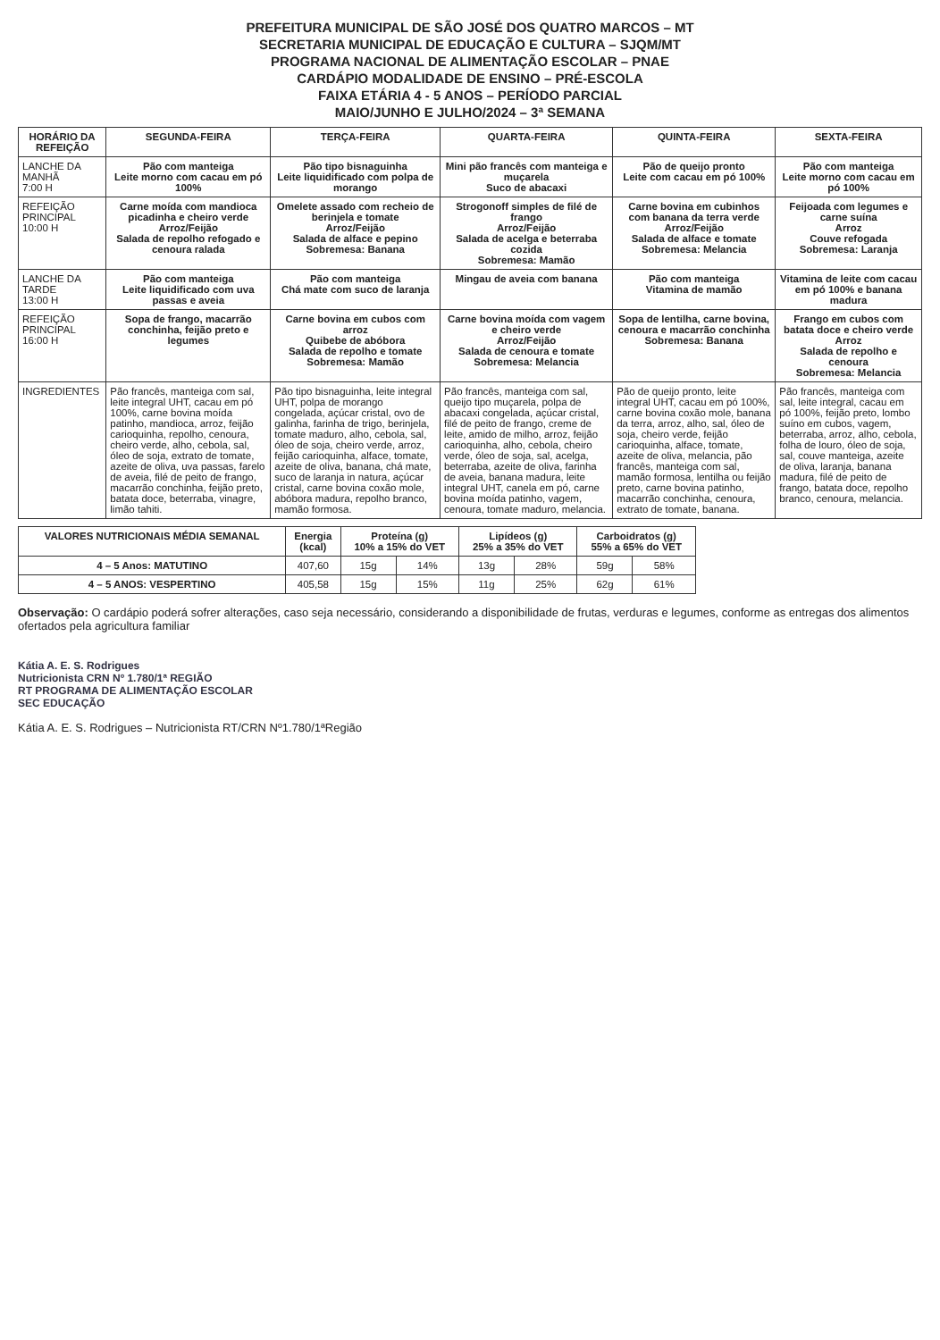PREFEITURA MUNICIPAL DE SÃO JOSÉ DOS QUATRO MARCOS – MT
SECRETARIA MUNICIPAL DE EDUCAÇÃO E CULTURA – SJQM/MT
PROGRAMA NACIONAL DE ALIMENTAÇÃO ESCOLAR – PNAE
CARDÁPIO MODALIDADE DE ENSINO – PRÉ-ESCOLA
FAIXA ETÁRIA 4 - 5 ANOS – PERÍODO PARCIAL
MAIO/JUNHO E JULHO/2024 – 3ª SEMANA
| HORÁRIO DA REFEIÇÃO | SEGUNDA-FEIRA | TERÇA-FEIRA | QUARTA-FEIRA | QUINTA-FEIRA | SEXTA-FEIRA |
| --- | --- | --- | --- | --- | --- |
| LANCHE DA MANHÃ 7:00 H | Pão com manteiga Leite morno com cacau em pó 100% | Pão tipo bisnaguinha Leite liquidificado com polpa de morango | Mini pão francês com manteiga e muçarela Suco de abacaxi | Pão de queijo pronto Leite com cacau em pó 100% | Pão com manteiga Leite morno com cacau em pó 100% |
| REFEIÇÃO PRINCIPAL 10:00 H | Carne moída com mandioca picadinha e cheiro verde Arroz/Feijão Salada de repolho refogado e cenoura ralada | Omelete assado com recheio de berinjela e tomate Arroz/Feijão Salada de alface e pepino Sobremesa: Banana | Strogonoff simples de filé de frango Arroz/Feijão Salada de acelga e beterraba cozida Sobremesa: Mamão | Carne bovina em cubinhos com banana da terra verde Arroz/Feijão Salada de alface e tomate Sobremesa: Melancia | Feijoada com legumes e carne suína Arroz Couve refogada Sobremesa: Laranja |
| LANCHE DA TARDE 13:00 H | Pão com manteiga Leite liquidificado com uva passas e aveia | Pão com manteiga Chá mate com suco de laranja | Mingau de aveia com banana | Pão com manteiga Vitamina de mamão | Vitamina de leite com cacau em pó 100% e banana madura |
| REFEIÇÃO PRINCIPAL 16:00 H | Sopa de frango, macarrão conchinha, feijão preto e legumes | Carne bovina em cubos com arroz Quibebe de abóbora Salada de repolho e tomate Sobremesa: Mamão | Carne bovina moída com vagem e cheiro verde Arroz/Feijão Salada de cenoura e tomate Sobremesa: Melancia | Sopa de lentilha, carne bovina, cenoura e macarrão conchinha Sobremesa: Banana | Frango em cubos com batata doce e cheiro verde Arroz Salada de repolho e cenoura Sobremesa: Melancia |
| INGREDIENTES | Pão francês, manteiga com sal, leite integral UHT, cacau em pó 100%, carne bovina moída patinho, mandioca, arroz, feijão carioquinha, repolho, cenoura, cheiro verde, alho, cebola, sal, óleo de soja, extrato de tomate, azeite de oliva, uva passas, farelo de aveia, filé de peito de frango, macarrão conchinha, feijão preto, batata doce, beterraba, vinagre, limão tahiti. | Pão tipo bisnaguinha, leite integral UHT, polpa de morango congelada, açúcar cristal, ovo de galinha, farinha de trigo, berinjela, tomate maduro, alho, cebola, sal, óleo de soja, cheiro verde, arroz, feijão carioquinha, alface, tomate, azeite de oliva, banana, chá mate, suco de laranja in natura, açúcar cristal, carne bovina coxão mole, abóbora madura, repolho branco, mamão formosa. | Pão francês, manteiga com sal, queijo tipo muçarela, polpa de abacaxi congelada, açúcar cristal, filé de peito de frango, creme de leite, amido de milho, arroz, feijão carioquinha, alho, cebola, cheiro verde, óleo de soja, sal, acelga, beterraba, azeite de oliva, farinha de aveia, banana madura, leite integral UHT, canela em pó, carne bovina moída patinho, vagem, cenoura, tomate maduro, melancia. | Pão de queijo pronto, leite integral UHT, cacau em pó 100%, carne bovina coxão mole, banana da terra, arroz, alho, sal, óleo de soja, cheiro verde, feijão carioquinha, alface, tomate, azeite de oliva, melancia, pão francês, manteiga com sal, mamão formosa, lentilha ou feijão preto, carne bovina patinho, macarrão conchinha, cenoura, extrato de tomate, banana. | Pão francês, manteiga com sal, leite integral, cacau em pó 100%, feijão preto, lombo suíno em cubos, vagem, beterraba, arroz, alho, cebola, folha de louro, óleo de soja, sal, couve manteiga, azeite de oliva, laranja, banana madura, filé de peito de frango, batata doce, repolho branco, cenoura, melancia. |
| VALORES NUTRICIONAIS MÉDIA SEMANAL | Energia (kcal) | Proteína (g) 10% a 15% do VET | | Lipídeos (g) 25% a 35% do VET | | Carboidratos (g) 55% a 65% do VET | |
| --- | --- | --- | --- | --- | --- | --- | --- |
| 4 – 5 Anos: MATUTINO | 407,60 | 15g | 14% | 13g | 28% | 59g | 58% |
| 4 – 5 ANOS: VESPERTINO | 405,58 | 15g | 15% | 11g | 25% | 62g | 61% |
Observação: O cardápio poderá sofrer alterações, caso seja necessário, considerando a disponibilidade de frutas, verduras e legumes, conforme as entregas dos alimentos ofertados pela agricultura familiar
Kátia A. E. S. Rodrigues
Nutricionista CRN Nº 1.780/1ª REGIÃO
RT PROGRAMA DE ALIMENTAÇÃO ESCOLAR
SEC EDUCAÇÃO
Kátia A. E. S. Rodrigues – Nutricionista RT/CRN Nº1.780/1ªRegião